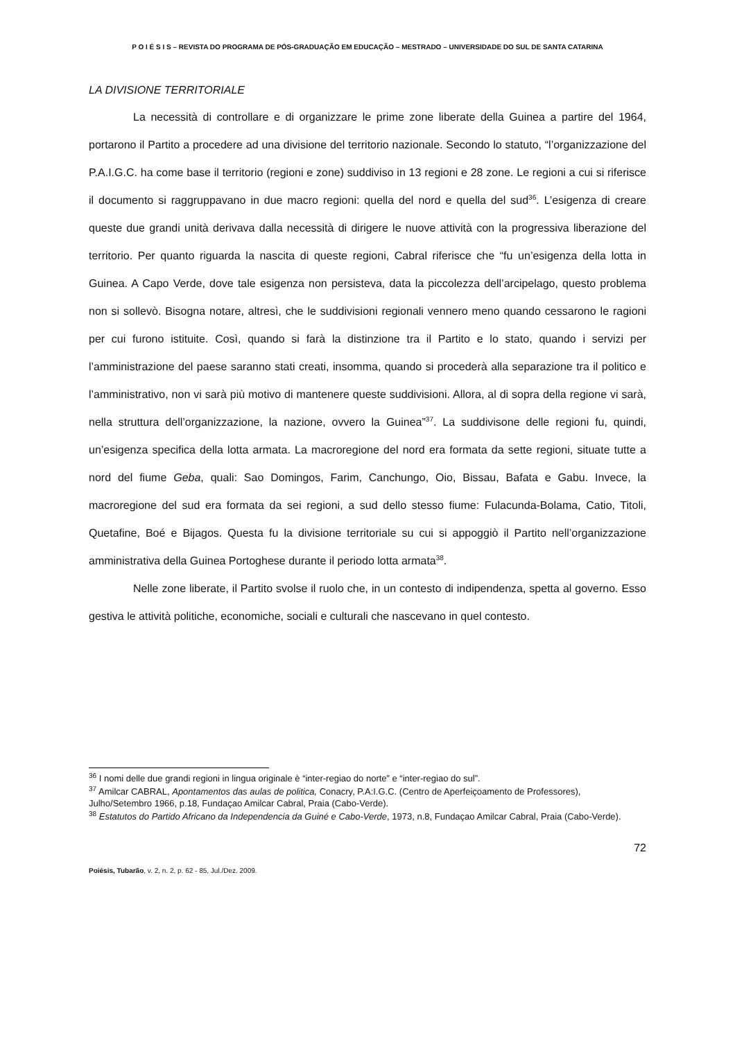P O I É S I S – REVISTA DO PROGRAMA DE PÓS-GRADUAÇÃO EM EDUCAÇÃO – MESTRADO – UNIVERSIDADE DO SUL DE SANTA CATARINA
LA DIVISIONE TERRITORIALE
La necessità di controllare e di organizzare le prime zone liberate della Guinea a partire del 1964, portarono il Partito a procedere ad una divisione del territorio nazionale. Secondo lo statuto, “l’organizzazione del P.A.I.G.C. ha come base il territorio (regioni e zone) suddiviso in 13 regioni e 28 zone. Le regioni a cui si riferisce il documento si raggruppavano in due macro regioni: quella del nord e quella del sud<sup>36</sup>. L’esigenza di creare queste due grandi unità derivava dalla necessità di dirigere le nuove attività con la progressiva liberazione del territorio. Per quanto riguarda la nascita di queste regioni, Cabral riferisce che “fu un’esigenza della lotta in Guinea. A Capo Verde, dove tale esigenza non persisteva, data la piccolezza dell’arcipelago, questo problema non si sollevò. Bisogna notare, altresì, che le suddivisioni regionali vennero meno quando cessarono le ragioni per cui furono istituite. Così, quando si farà la distinzione tra il Partito e lo stato, quando i servizi per l’amministrazione del paese saranno stati creati, insomma, quando si procederà alla separazione tra il politico e l’amministrativo, non vi sarà più motivo di mantenere queste suddivisioni. Allora, al di sopra della regione vi sarà, nella struttura dell’organizzazione, la nazione, ovvero la Guinea”<sup>37</sup>. La suddivisone delle regioni fu, quindi, un’esigenza specifica della lotta armata. La macroregione del nord era formata da sette regioni, situate tutte a nord del fiume Geba, quali: Sao Domingos, Farim, Canchungo, Oio, Bissau, Bafata e Gabu. Invece, la macroregione del sud era formata da sei regioni, a sud dello stesso fiume: Fulacunda-Bolama, Catio, Titoli, Quetafine, Boé e Bijagos. Questa fu la divisione territoriale su cui si appoggiò il Partito nell’organizzazione amministrativa della Guinea Portoghese durante il periodo lotta armata<sup>38</sup>.
Nelle zone liberate, il Partito svolse il ruolo che, in un contesto di indipendenza, spetta al governo. Esso gestiva le attività politiche, economiche, sociali e culturali che nascevano in quel contesto.
<sup>36</sup> I nomi delle due grandi regioni in lingua originale è “inter-regiao do norte” e “inter-regiao do sul”.
<sup>37</sup> Amilcar CABRAL, Apontamentos das aulas de politica, Conacry, P.A:I.G.C. (Centro de Aperfeiçoamento de Professores), Julho/Setembro 1966, p.18, Fundaçao Amilcar Cabral, Praia (Cabo-Verde).
<sup>38</sup> Estatutos do Partido Africano da Independencia da Guiné e Cabo-Verde, 1973, n.8, Fundaçao Amilcar Cabral, Praia (Cabo-Verde).
72
Poiésis, Tubarão, v. 2, n. 2, p. 62 - 85, Jul./Dez. 2009.